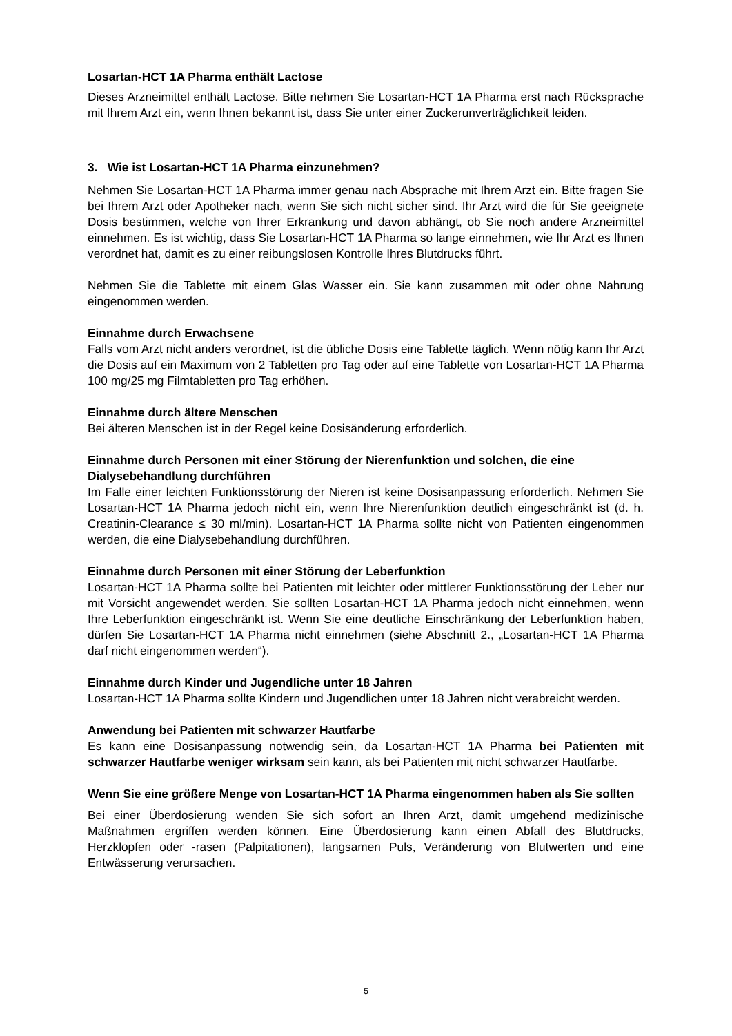Losartan-HCT 1A Pharma enthält Lactose
Dieses Arzneimittel enthält Lactose. Bitte nehmen Sie Losartan-HCT 1A Pharma erst nach Rücksprache mit Ihrem Arzt ein, wenn Ihnen bekannt ist, dass Sie unter einer Zuckerunverträglichkeit leiden.
3. Wie ist Losartan-HCT 1A Pharma einzunehmen?
Nehmen Sie Losartan-HCT 1A Pharma immer genau nach Absprache mit Ihrem Arzt ein. Bitte fragen Sie bei Ihrem Arzt oder Apotheker nach, wenn Sie sich nicht sicher sind. Ihr Arzt wird die für Sie geeignete Dosis bestimmen, welche von Ihrer Erkrankung und davon abhängt, ob Sie noch andere Arzneimittel einnehmen. Es ist wichtig, dass Sie Losartan-HCT 1A Pharma so lange einnehmen, wie Ihr Arzt es Ihnen verordnet hat, damit es zu einer reibungslosen Kontrolle Ihres Blutdrucks führt.
Nehmen Sie die Tablette mit einem Glas Wasser ein. Sie kann zusammen mit oder ohne Nahrung eingenommen werden.
Einnahme durch Erwachsene
Falls vom Arzt nicht anders verordnet, ist die übliche Dosis eine Tablette täglich. Wenn nötig kann Ihr Arzt die Dosis auf ein Maximum von 2 Tabletten pro Tag oder auf eine Tablette von Losartan-HCT 1A Pharma 100 mg/25 mg Filmtabletten pro Tag erhöhen.
Einnahme durch ältere Menschen
Bei älteren Menschen ist in der Regel keine Dosisänderung erforderlich.
Einnahme durch Personen mit einer Störung der Nierenfunktion und solchen, die eine Dialysebehandlung durchführen
Im Falle einer leichten Funktionsstörung der Nieren ist keine Dosisanpassung erforderlich. Nehmen Sie Losartan-HCT 1A Pharma jedoch nicht ein, wenn Ihre Nierenfunktion deutlich eingeschränkt ist (d. h. Creatinin-Clearance ≤ 30 ml/min). Losartan-HCT 1A Pharma sollte nicht von Patienten eingenommen werden, die eine Dialysebehandlung durchführen.
Einnahme durch Personen mit einer Störung der Leberfunktion
Losartan-HCT 1A Pharma sollte bei Patienten mit leichter oder mittlerer Funktionsstörung der Leber nur mit Vorsicht angewendet werden. Sie sollten Losartan-HCT 1A Pharma jedoch nicht einnehmen, wenn Ihre Leberfunktion eingeschränkt ist. Wenn Sie eine deutliche Einschränkung der Leberfunktion haben, dürfen Sie Losartan-HCT 1A Pharma nicht einnehmen (siehe Abschnitt 2., „Losartan-HCT 1A Pharma darf nicht eingenommen werden“).
Einnahme durch Kinder und Jugendliche unter 18 Jahren
Losartan-HCT 1A Pharma sollte Kindern und Jugendlichen unter 18 Jahren nicht verabreicht werden.
Anwendung bei Patienten mit schwarzer Hautfarbe
Es kann eine Dosisanpassung notwendig sein, da Losartan-HCT 1A Pharma bei Patienten mit schwarzer Hautfarbe weniger wirksam sein kann, als bei Patienten mit nicht schwarzer Hautfarbe.
Wenn Sie eine größere Menge von Losartan-HCT 1A Pharma eingenommen haben als Sie sollten
Bei einer Überdosierung wenden Sie sich sofort an Ihren Arzt, damit umgehend medizinische Maßnahmen ergriffen werden können. Eine Überdosierung kann einen Abfall des Blutdrucks, Herzklopfen oder -rasen (Palpitationen), langsamen Puls, Veränderung von Blutwerten und eine Entwässerung verursachen.
5